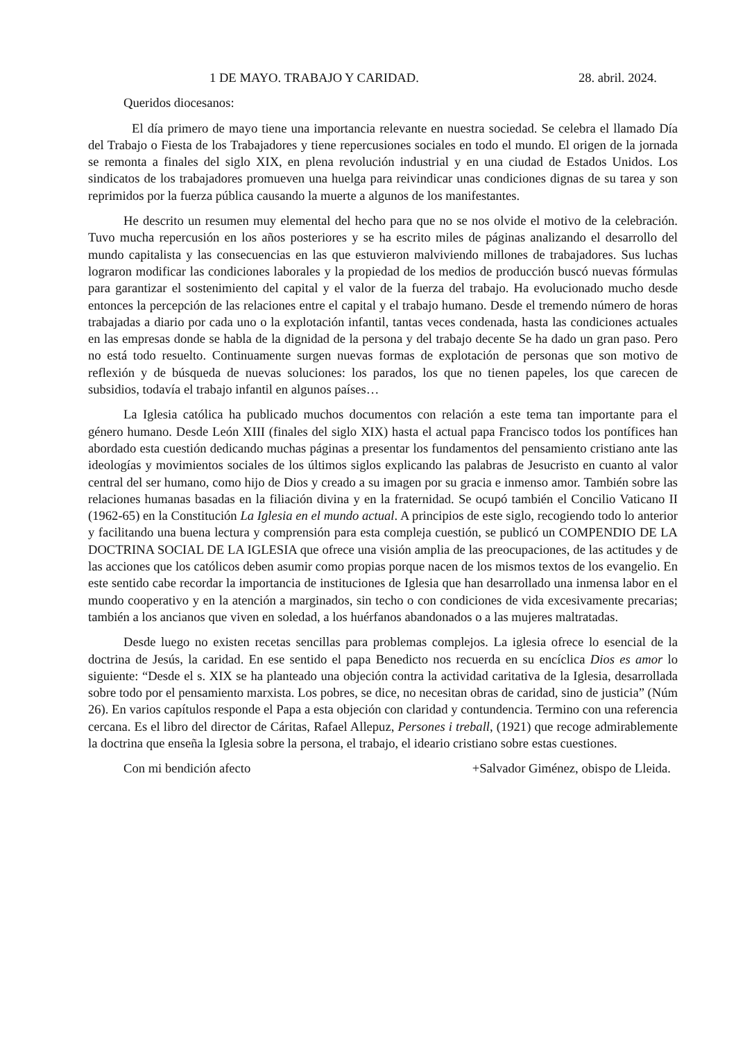1 DE MAYO. TRABAJO Y CARIDAD. 28. abril. 2024.
Queridos diocesanos:
El día primero de mayo tiene una importancia relevante en nuestra sociedad. Se celebra el llamado Día del Trabajo o Fiesta de los Trabajadores y tiene repercusiones sociales en todo el mundo. El origen de la jornada se remonta a finales del siglo XIX, en plena revolución industrial y en una ciudad de Estados Unidos. Los sindicatos de los trabajadores promueven una huelga para reivindicar unas condiciones dignas de su tarea y son reprimidos por la fuerza pública causando la muerte a algunos de los manifestantes.
He descrito un resumen muy elemental del hecho para que no se nos olvide el motivo de la celebración. Tuvo mucha repercusión en los años posteriores y se ha escrito miles de páginas analizando el desarrollo del mundo capitalista y las consecuencias en las que estuvieron malviviendo millones de trabajadores. Sus luchas lograron modificar las condiciones laborales y la propiedad de los medios de producción buscó nuevas fórmulas para garantizar el sostenimiento del capital y el valor de la fuerza del trabajo. Ha evolucionado mucho desde entonces la percepción de las relaciones entre el capital y el trabajo humano. Desde el tremendo número de horas trabajadas a diario por cada uno o la explotación infantil, tantas veces condenada, hasta las condiciones actuales en las empresas donde se habla de la dignidad de la persona y del trabajo decente Se ha dado un gran paso. Pero no está todo resuelto. Continuamente surgen nuevas formas de explotación de personas que son motivo de reflexión y de búsqueda de nuevas soluciones: los parados, los que no tienen papeles, los que carecen de subsidios, todavía el trabajo infantil en algunos países…
La Iglesia católica ha publicado muchos documentos con relación a este tema tan importante para el género humano. Desde León XIII (finales del siglo XIX) hasta el actual papa Francisco todos los pontífices han abordado esta cuestión dedicando muchas páginas a presentar los fundamentos del pensamiento cristiano ante las ideologías y movimientos sociales de los últimos siglos explicando las palabras de Jesucristo en cuanto al valor central del ser humano, como hijo de Dios y creado a su imagen por su gracia e inmenso amor. También sobre las relaciones humanas basadas en la filiación divina y en la fraternidad. Se ocupó también el Concilio Vaticano II (1962-65) en la Constitución La Iglesia en el mundo actual. A principios de este siglo, recogiendo todo lo anterior y facilitando una buena lectura y comprensión para esta compleja cuestión, se publicó un COMPENDIO DE LA DOCTRINA SOCIAL DE LA IGLESIA que ofrece una visión amplia de las preocupaciones, de las actitudes y de las acciones que los católicos deben asumir como propias porque nacen de los mismos textos de los evangelio. En este sentido cabe recordar la importancia de instituciones de Iglesia que han desarrollado una inmensa labor en el mundo cooperativo y en la atención a marginados, sin techo o con condiciones de vida excesivamente precarias; también a los ancianos que viven en soledad, a los huérfanos abandonados o a las mujeres maltratadas.
Desde luego no existen recetas sencillas para problemas complejos. La iglesia ofrece lo esencial de la doctrina de Jesús, la caridad. En ese sentido el papa Benedicto nos recuerda en su encíclica Dios es amor lo siguiente: “Desde el s. XIX se ha planteado una objeción contra la actividad caritativa de la Iglesia, desarrollada sobre todo por el pensamiento marxista. Los pobres, se dice, no necesitan obras de caridad, sino de justicia” (Núm 26). En varios capítulos responde el Papa a esta objeción con claridad y contundencia. Termino con una referencia cercana. Es el libro del director de Cáritas, Rafael Allepuz, Persones i treball, (1921) que recoge admirablemente la doctrina que enseña la Iglesia sobre la persona, el trabajo, el ideario cristiano sobre estas cuestiones.
Con mi bendición afecto +Salvador Giménez, obispo de Lleida.